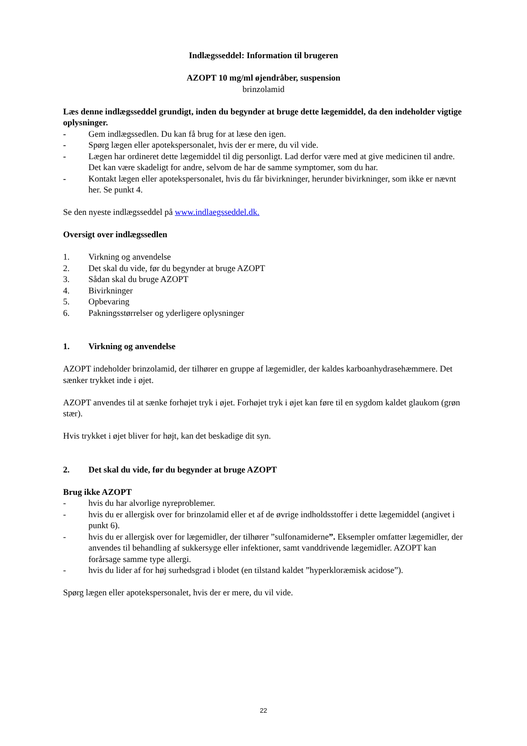Indlægsseddel: Information til brugeren
AZOPT 10 mg/ml øjendråber, suspension
brinzolamid
Læs denne indlægsseddel grundigt, inden du begynder at bruge dette lægemiddel, da den indeholder vigtige oplysninger.
- Gem indlægssedlen. Du kan få brug for at læse den igen.
- Spørg lægen eller apotekspersonalet, hvis der er mere, du vil vide.
- Lægen har ordineret dette lægemiddel til dig personligt. Lad derfor være med at give medicinen til andre. Det kan være skadeligt for andre, selvom de har de samme symptomer, som du har.
- Kontakt lægen eller apotekspersonalet, hvis du får bivirkninger, herunder bivirkninger, som ikke er nævnt her. Se punkt 4.
Se den nyeste indlægsseddel på www.indlaegsseddel.dk.
Oversigt over indlægssedlen
1. Virkning og anvendelse
2. Det skal du vide, før du begynder at bruge AZOPT
3. Sådan skal du bruge AZOPT
4. Bivirkninger
5. Opbevaring
6. Pakningsstørrelser og yderligere oplysninger
1. Virkning og anvendelse
AZOPT indeholder brinzolamid, der tilhører en gruppe af lægemidler, der kaldes karboanhydrasehæmmere. Det sænker trykket inde i øjet.
AZOPT anvendes til at sænke forhøjet tryk i øjet. Forhøjet tryk i øjet kan føre til en sygdom kaldet glaukom (grøn stær).
Hvis trykket i øjet bliver for højt, kan det beskadige dit syn.
2. Det skal du vide, før du begynder at bruge AZOPT
Brug ikke AZOPT
- hvis du har alvorlige nyreproblemer.
- hvis du er allergisk over for brinzolamid eller et af de øvrige indholdsstoffer i dette lægemiddel (angivet i punkt 6).
- hvis du er allergisk over for lægemidler, der tilhører ”sulfonamiderne”. Eksempler omfatter lægemidler, der anvendes til behandling af sukkersyge eller infektioner, samt vanddrivende lægemidler. AZOPT kan forårsage samme type allergi.
- hvis du lider af for høj surhedsgrad i blodet (en tilstand kaldet ”hyperkloræmisk acidose”).
Spørg lægen eller apotekspersonalet, hvis der er mere, du vil vide.
22